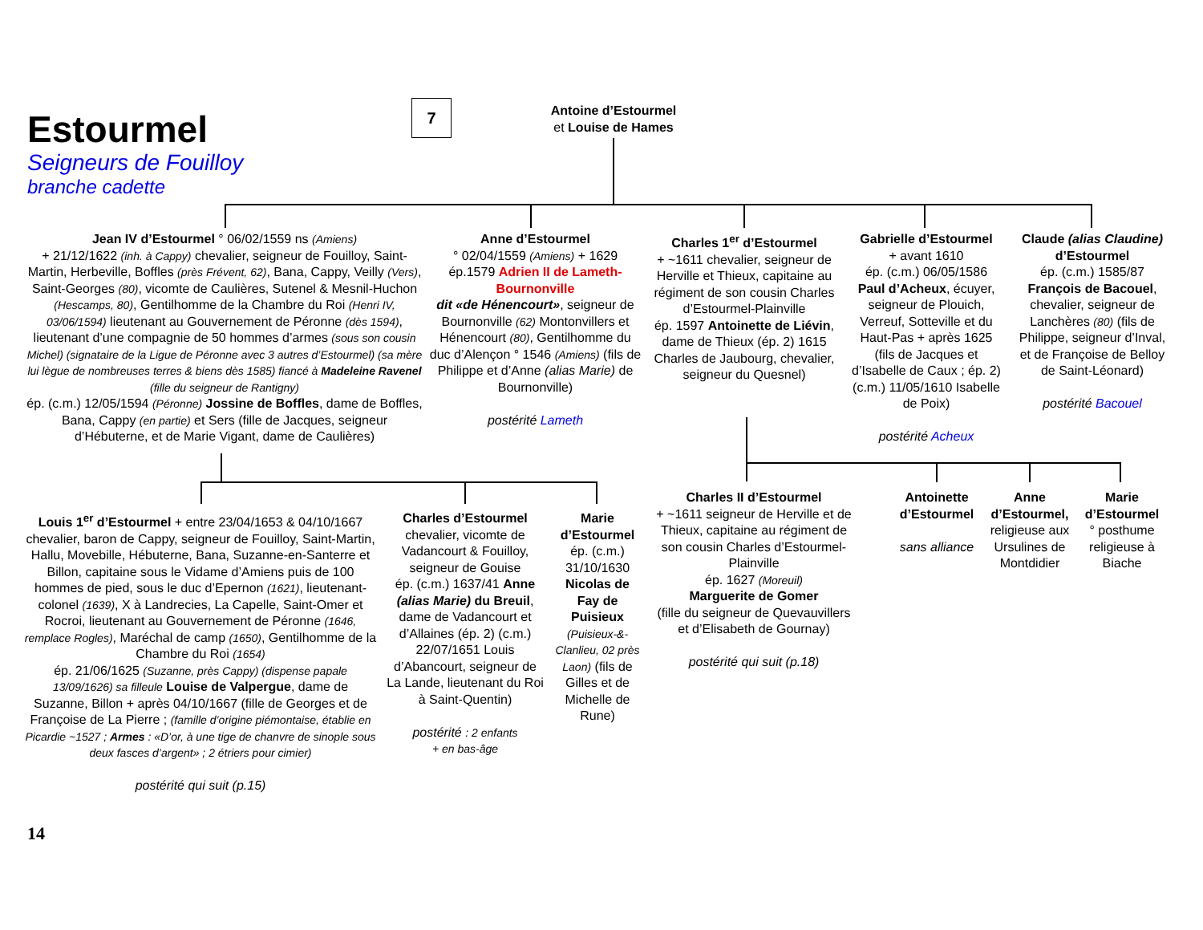Estourmel
Seigneurs de Fouilloy
branche cadette
7
Antoine d’Estourmel
et Louise de Hames
Jean IV d’Estourmel ° 06/02/1559 ns (Amiens)
+ 21/12/1622 (inh. à Cappy) chevalier, seigneur de Fouilloy, Saint-Martin, Herbeville, Boffles (près Frévent, 62), Bana, Cappy, Veilly (Vers), Saint-Georges (80), vicomte de Caulières, Sutenel & Mesnil-Huchon (Hescamps, 80), Gentilhomme de la Chambre du Roi (Henri IV, 03/06/1594) lieutenant au Gouvernement de Péronne (dès 1594), lieutenant d’une compagnie de 50 hommes d’armes (sous son cousin Michel) (signataire de la Ligue de Péronne avec 3 autres d’Estourmel) (sa mère lui lègue de nombreuses terres & biens dès 1585) fiancé à Madeleine Ravenel (fille du seigneur de Rantigny)
ép. (c.m.) 12/05/1594 (Péronne) Jossine de Boffles, dame de Boffles, Bana, Cappy (en partie) et Sers (fille de Jacques, seigneur d’Hébuterne, et de Marie Vigant, dame de Caulières)
Anne d’Estourmel
° 02/04/1559 (Amiens) + 1629
ép.1579 Adrien II de Lameth-Bournonville
dit «de Hénencourt», seigneur de Bournonville (62) Montonvillers et Hénencourt (80), Gentilhomme du duc d’Alençon ° 1546 (Amiens) (fils de Philippe et d’Anne (alias Marie) de Bournonville)
postérité Lameth
Charles 1<sup>er</sup> d’Estourmel
+ ~1611 chevalier, seigneur de Herville et Thieux, capitaine au régiment de son cousin Charles d’Estourmel-Plainville
ép. 1597 Antoinette de Liévin, dame de Thieux (ép. 2) 1615 Charles de Jaubourg, chevalier, seigneur du Quesnel)
Gabrielle d’Estourmel
+ avant 1610
ép. (c.m.) 06/05/1586 Paul d’Acheux, écuyer, seigneur de Plouich, Verreuf, Sotteville et du Haut-Pas + après 1625 (fils de Jacques et d’Isabelle de Caux ; ép. 2) (c.m.) 11/05/1610 Isabelle de Poix)
postérité Acheux
Claude (alias Claudine) d’Estourmel
ép. (c.m.) 1585/87 François de Bacouel, chevalier, seigneur de Lanchères (80) (fils de Philippe, seigneur d’Inval, et de Françoise de Belloy de Saint-Léonard)
postérité Bacouel
Louis 1<sup>er</sup> d’Estourmel + entre 23/04/1653 & 04/10/1667 chevalier, baron de Cappy, seigneur de Fouilloy, Saint-Martin, Hallu, Movebille, Hébuterne, Bana, Suzanne-en-Santerre et Billon, capitaine sous le Vidame d’Amiens puis de 100 hommes de pied, sous le duc d’Epernon (1621), lieutenant-colonel (1639), X à Landrecies, La Capelle, Saint-Omer et Rocroi, lieutenant au Gouvernement de Péronne (1646, remplace Rogles), Maréchal de camp (1650), Gentilhomme de la Chambre du Roi (1654)
ép. 21/06/1625 (Suzanne, près Cappy) (dispense papale 13/09/1626) sa filleule Louise de Valpergue, dame de Suzanne, Billon + après 04/10/1667 (fille de Georges et de Françoise de La Pierre ; (famille d’origine piémontaise, établie en Picardie ~1527 ; Armes : «D’or, à une tige de chanvre de sinople sous deux fasces d’argent» ; 2 étriers pour cimier)
postérité qui suit (p.15)
Charles d’Estourmel
chevalier, vicomte de Vadancourt & Fouilloy, seigneur de Gouise
ép. (c.m.) 1637/41 Anne (alias Marie) du Breuil, dame de Vadancourt et d’Allaines (ép. 2) (c.m.) 22/07/1651 Louis d’Abancourt, seigneur de La Lande, lieutenant du Roi à Saint-Quentin)
postérité : 2 enfants
+ en bas-âge
Marie d’Estourmel
ép. (c.m.) 31/10/1630 Nicolas de Fay de Puisieux (Puisieux-&-Clanlieu, 02 près Laon) (fils de Gilles et de Michelle de Rune)
Charles II d’Estourmel
+ ~1611 seigneur de Herville et de Thieux, capitaine au régiment de son cousin Charles d’Estourmel-Plainville
ép. 1627 (Moreuil)
Marguerite de Gomer
(fille du seigneur de Quevauvillers et d’Elisabeth de Gournay)
postérité qui suit (p.18)
Antoinette d’Estourmel
sans alliance
Anne d’Estourmel, religieuse aux Ursulines de Montdidier
Marie d’Estourmel
° posthume religieuse à Biache
14